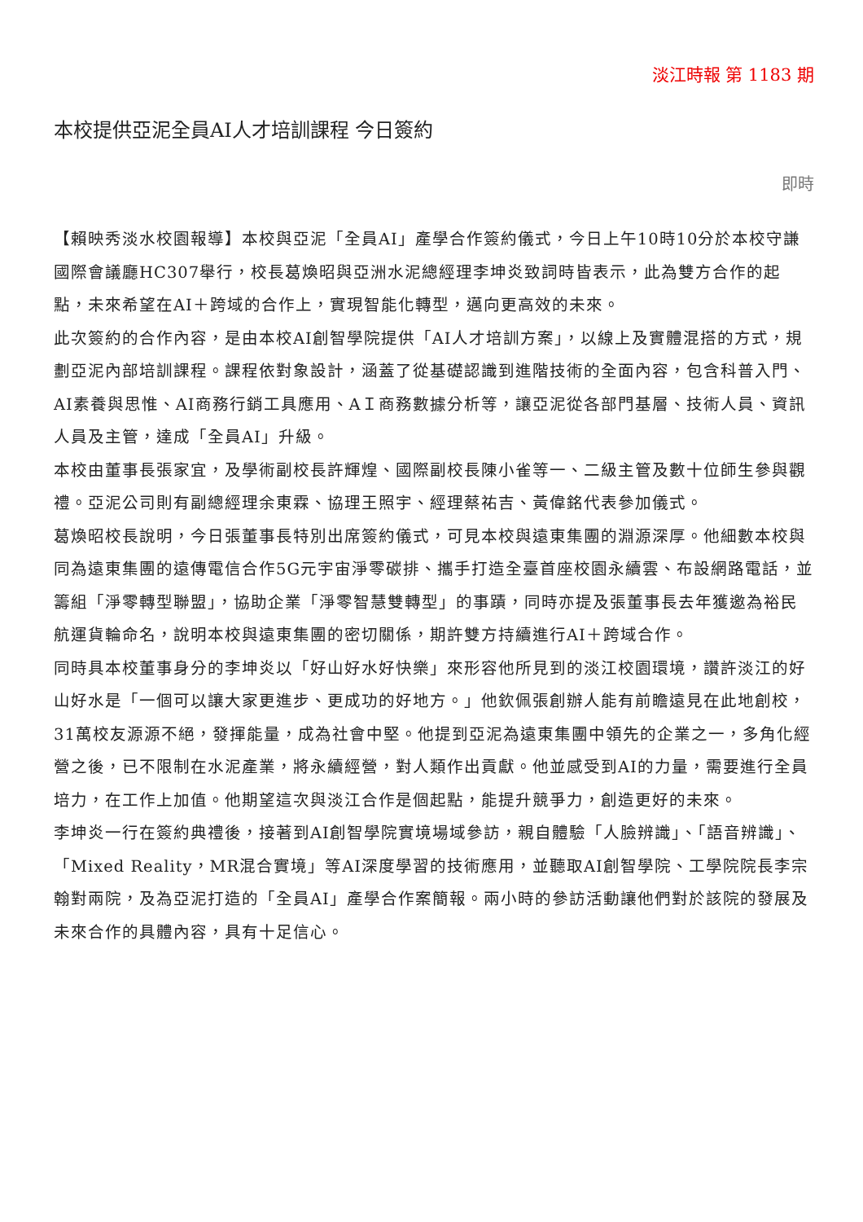淡江時報 第 1183 期
本校提供亞泥全員AI人才培訓課程 今日簽約
即時
【賴映秀淡水校園報導】本校與亞泥「全員AI」產學合作簽約儀式，今日上午10時10分於本校守謙國際會議廳HC307舉行，校長葛煥昭與亞洲水泥總經理李坤炎致詞時皆表示，此為雙方合作的起點，未來希望在AI＋跨域的合作上，實現智能化轉型，邁向更高效的未來。
此次簽約的合作內容，是由本校AI創智學院提供「AI人才培訓方案」，以線上及實體混搭的方式，規劃亞泥內部培訓課程。課程依對象設計，涵蓋了從基礎認識到進階技術的全面內容，包含科普入門、AI素養與思惟、AI商務行銷工具應用、AＩ商務數據分析等，讓亞泥從各部門基層、技術人員、資訊人員及主管，達成「全員AI」升級。
本校由董事長張家宜，及學術副校長許輝煌、國際副校長陳小雀等一、二級主管及數十位師生參與觀禮。亞泥公司則有副總經理余東霖、協理王照宇、經理蔡祐吉、黃偉銘代表參加儀式。
葛煥昭校長說明，今日張董事長特別出席簽約儀式，可見本校與遠東集團的淵源深厚。他細數本校與同為遠東集團的遠傳電信合作5G元宇宙淨零碳排、攜手打造全臺首座校園永續雲、布設網路電話，並籌組「淨零轉型聯盟」，協助企業「淨零智慧雙轉型」的事蹟，同時亦提及張董事長去年獲邀為裕民航運貨輪命名，說明本校與遠東集團的密切關係，期許雙方持續進行AI＋跨域合作。
同時具本校董事身分的李坤炎以「好山好水好快樂」來形容他所見到的淡江校園環境，讚許淡江的好山好水是「一個可以讓大家更進步、更成功的好地方。」他欽佩張創辦人能有前瞻遠見在此地創校，31萬校友源源不絕，發揮能量，成為社會中堅。他提到亞泥為遠東集團中領先的企業之一，多角化經營之後，已不限制在水泥產業，將永續經營，對人類作出貢獻。他並感受到AI的力量，需要進行全員培力，在工作上加值。他期望這次與淡江合作是個起點，能提升競爭力，創造更好的未來。
李坤炎一行在簽約典禮後，接著到AI創智學院實境場域參訪，親自體驗「人臉辨識」、「語音辨識」、「Mixed Reality，MR混合實境」等AI深度學習的技術應用，並聽取AI創智學院、工學院院長李宗翰對兩院，及為亞泥打造的「全員AI」產學合作案簡報。兩小時的參訪活動讓他們對於該院的發展及未來合作的具體內容，具有十足信心。